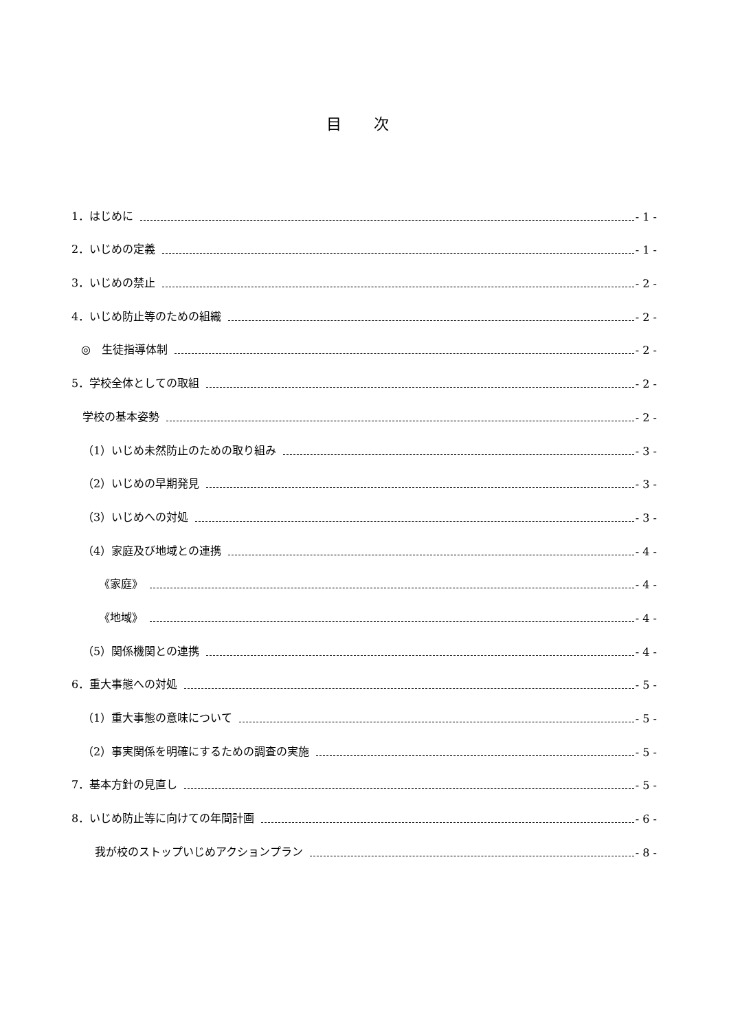目 次
1．はじめに - 1 -
2．いじめの定義 - 1 -
3．いじめの禁止 - 2 -
4．いじめ防止等のための組織 - 2 -
◎　生徒指導体制 - 2 -
5．学校全体としての取組 - 2 -
学校の基本姿勢 - 2 -
（1）いじめ未然防止のための取り組み - 3 -
（2）いじめの早期発見 - 3 -
（3）いじめへの対処 - 3 -
（4）家庭及び地域との連携 - 4 -
《家庭》 - 4 -
《地域》 - 4 -
（5）関係機関との連携 - 4 -
6．重大事態への対処 - 5 -
（1）重大事態の意味について - 5 -
（2）事実関係を明確にするための調査の実施 - 5 -
7．基本方針の見直し - 5 -
8．いじめ防止等に向けての年間計画 - 6 -
我が校のストップいじめアクションプラン - 8 -